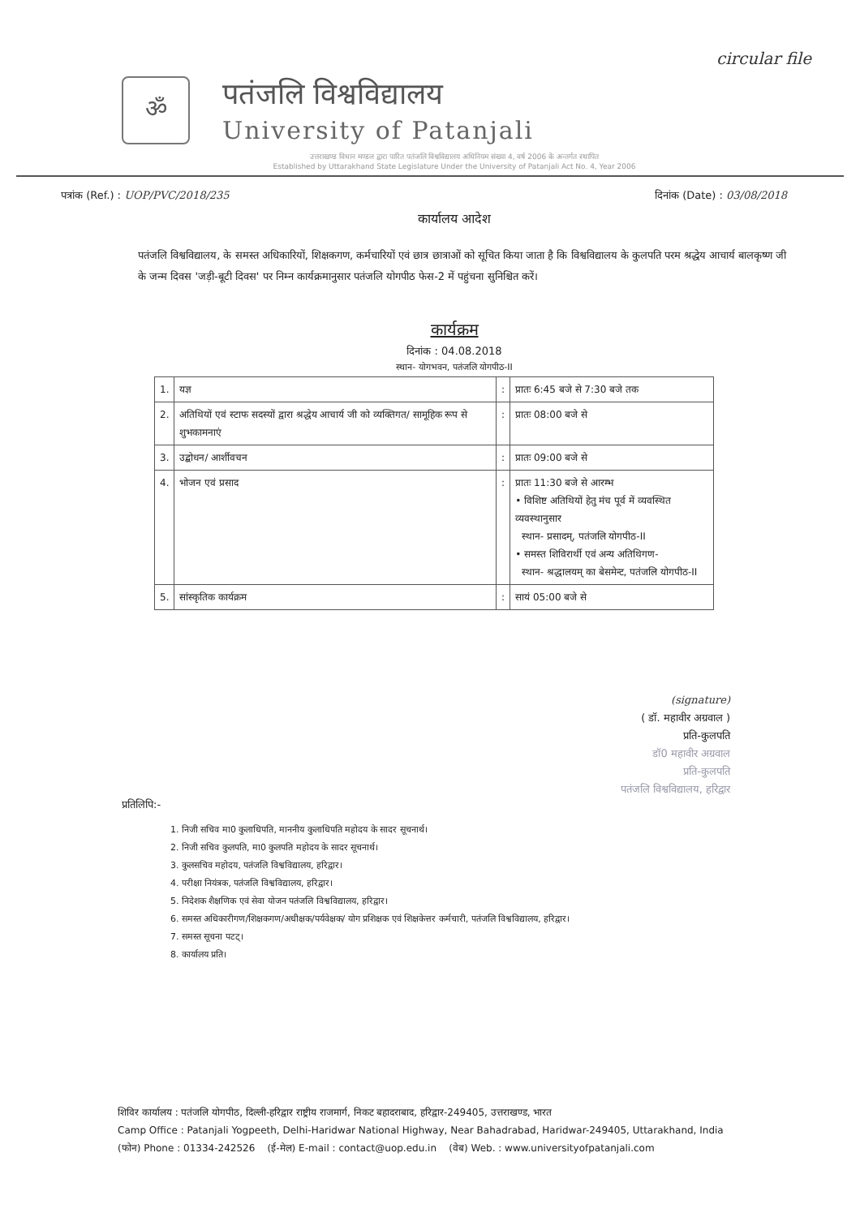circular file
ॐ
पतंजलि विश्वविद्यालय
University of Patanjali
उत्तराखण्ड विधान मण्डल द्वारा पारित पतंजलि विश्वविद्यालय अधिनियम संख्या 4, वर्ष 2006 के अन्तर्गत स्थापित
Established by Uttarakhand State Legislature Under the University of Patanjali Act No. 4, Year 2006
पत्रांक (Ref.) : UOP/PVC/2018/235 दिनांक (Date) : 03/08/2018
कार्यालय आदेश
पतंजलि विश्वविद्यालय, के समस्त अधिकारियों, शिक्षकगण, कर्मचारियों एवं छात्र छात्राओं को सूचित किया जाता है कि विश्वविद्यालय के कुलपति परम श्रद्धेय आचार्य बालकृष्ण जी के जन्म दिवस 'जड़ी-बूटी दिवस' पर निम्न कार्यक्रमानुसार पतंजलि योगपीठ फेस-2 में पहुंचना सुनिश्चित करें।
कार्यक्रम
दिनांक : 04.08.2018
स्थान- योगभवन, पतंजलि योगपीठ-II
| 1. | यज्ञ | : | प्रातः 6:45 बजे से 7:30 बजे तक |
| 2. | अतिथियों एवं स्टाफ सदस्यों द्वारा श्रद्धेय आचार्य जी को व्यक्तिगत/ सामूहिक रूप से शुभकामनाएं | : | प्रातः 08:00 बजे से |
| 3. | उद्बोधन/ आर्शीवचन | : | प्रातः 09:00 बजे से |
| 4. | भोजन एवं प्रसाद | : | प्रातः 11:30 बजे से आरम्भ • विशिष्ट अतिथियों हेतु मंच पूर्व में व्यवस्थित व्यवस्थानुसार स्थान- प्रसादम्, पतंजलि योगपीठ-II • समस्त शिविरार्थी एवं अन्य अतिथिगण- स्थान- श्रद्धालयम् का बेसमेन्ट, पतंजलि योगपीठ-II |
| 5. | सांस्कृतिक कार्यक्रम | : | सायं 05:00 बजे से |
(signature)
( डॉ. महावीर अग्रवाल )
प्रति-कुलपति
डॉ0 महावीर अग्रवाल
प्रति-कुलपति
पतंजलि विश्वविद्यालय, हरिद्वार
प्रतिलिपि:-
1. निजी सचिव मा0 कुलाधिपति, माननीय कुलाधिपति महोदय के सादर सूचनार्थ।
2. निजी सचिव कुलपति, मा0 कुलपति महोदय के सादर सूचनार्थ।
3. कुलसचिव महोदय, पतंजलि विश्वविद्यालय, हरिद्वार।
4. परीक्षा नियंत्रक, पतंजलि विश्वविद्यालय, हरिद्वार।
5. निदेशक शैक्षणिक एवं सेवा योजन पतंजलि विश्वविद्यालय, हरिद्वार।
6. समस्त अधिकारीगण/शिक्षकगण/अधीक्षक/पर्यवेक्षक/ योग प्रशिक्षक एवं शिक्षकेत्तर कर्मचारी, पतंजलि विश्वविद्यालय, हरिद्वार।
7. समस्त सूचना पटट्।
8. कार्यालय प्रति।
शिविर कार्यालय : पतंजलि योगपीठ, दिल्ली-हरिद्वार राष्ट्रीय राजमार्ग, निकट बहादराबाद, हरिद्वार-249405, उत्तराखण्ड, भारत
Camp Office : Patanjali Yogpeeth, Delhi-Haridwar National Highway, Near Bahadrabad, Haridwar-249405, Uttarakhand, India
(फोन) Phone : 01334-242526 (ई-मेल) E-mail : contact@uop.edu.in (वेब) Web. : www.universityofpatanjali.com